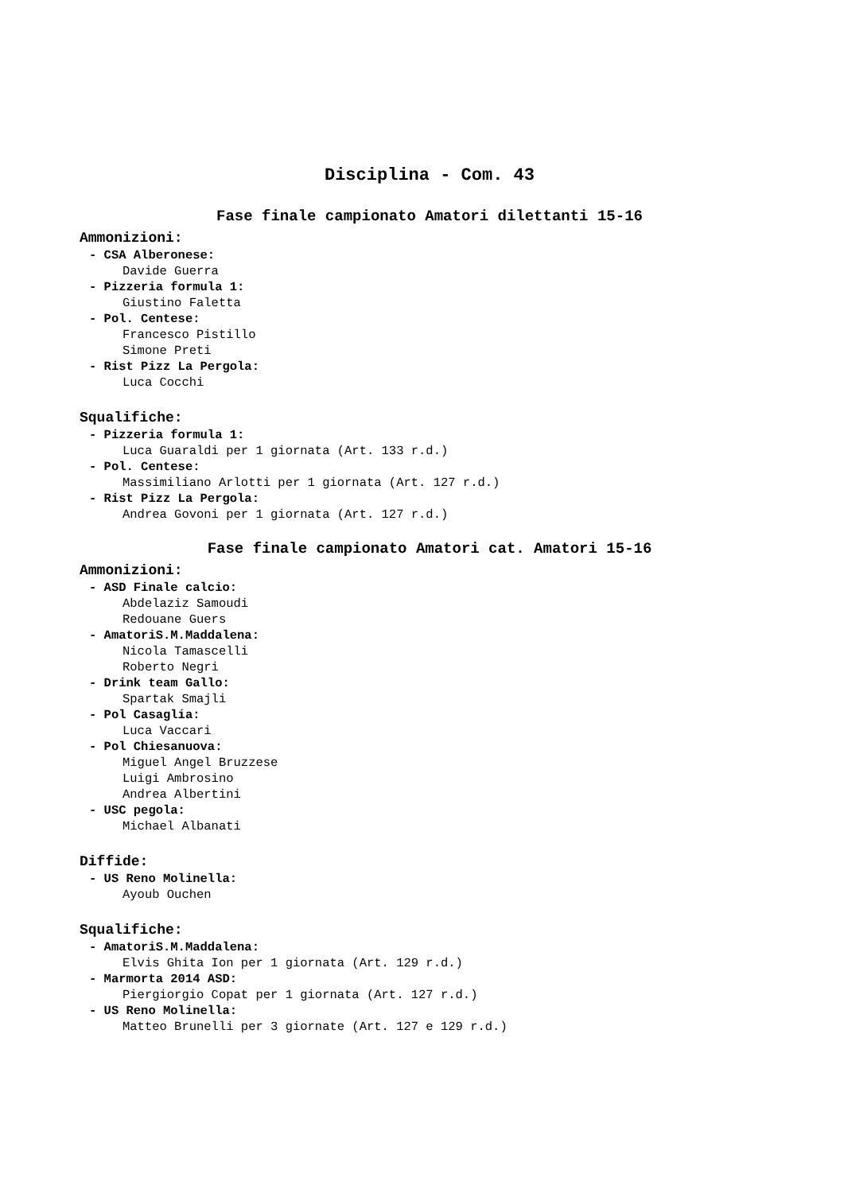Disciplina - Com. 43
Fase finale campionato Amatori dilettanti 15-16
Ammonizioni:
- CSA Alberonese:
Davide Guerra
- Pizzeria formula 1:
Giustino Faletta
- Pol. Centese:
Francesco Pistillo
Simone Preti
- Rist Pizz La Pergola:
Luca Cocchi
Squalifiche:
- Pizzeria formula 1:
Luca Guaraldi per 1 giornata (Art. 133 r.d.)
- Pol. Centese:
Massimiliano Arlotti per 1 giornata (Art. 127 r.d.)
- Rist Pizz La Pergola:
Andrea Govoni per 1 giornata (Art. 127 r.d.)
Fase finale campionato Amatori cat. Amatori 15-16
Ammonizioni:
- ASD Finale calcio:
Abdelaziz Samoudi
Redouane Guers
- AmatoriS.M.Maddalena:
Nicola Tamascelli
Roberto Negri
- Drink team Gallo:
Spartak Smajli
- Pol Casaglia:
Luca Vaccari
- Pol Chiesanuova:
Miguel Angel Bruzzese
Luigi Ambrosino
Andrea Albertini
- USC pegola:
Michael Albanati
Diffide:
- US Reno Molinella:
Ayoub Ouchen
Squalifiche:
- AmatoriS.M.Maddalena:
Elvis Ghita Ion per 1 giornata (Art. 129 r.d.)
- Marmorta 2014 ASD:
Piergiorgio Copat per 1 giornata (Art. 127 r.d.)
- US Reno Molinella:
Matteo Brunelli per 3 giornate (Art. 127 e 129 r.d.)